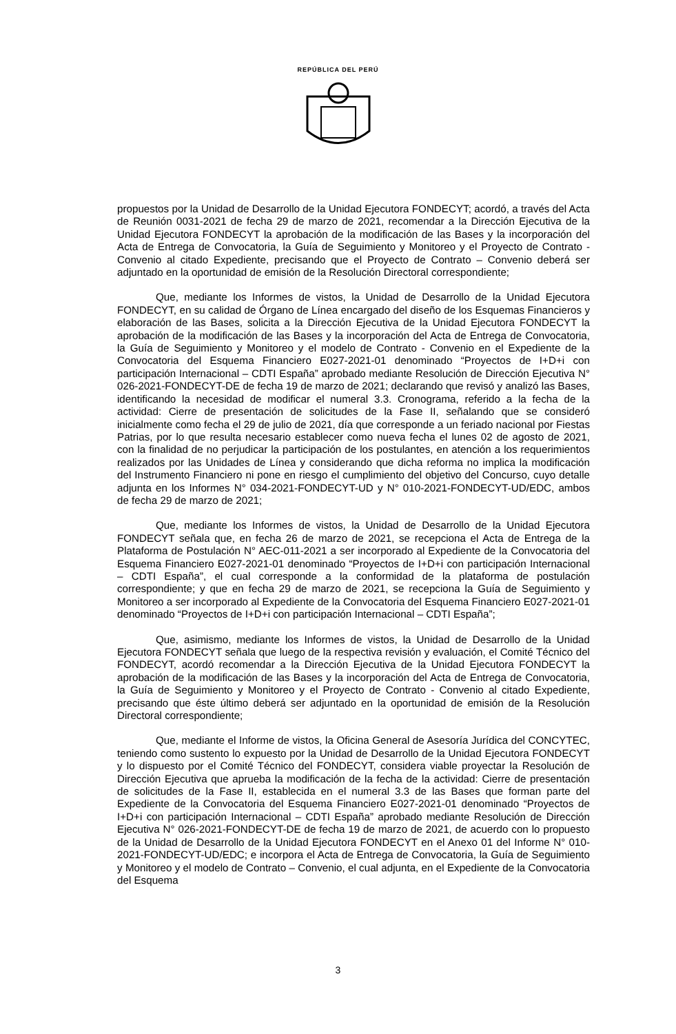REPÚBLICA DEL PERÚ
propuestos por la Unidad de Desarrollo de la Unidad Ejecutora FONDECYT; acordó, a través del Acta de Reunión 0031-2021 de fecha 29 de marzo de 2021, recomendar a la Dirección Ejecutiva de la Unidad Ejecutora FONDECYT la aprobación de la modificación de las Bases y la incorporación del Acta de Entrega de Convocatoria, la Guía de Seguimiento y Monitoreo y el Proyecto de Contrato - Convenio al citado Expediente, precisando que el Proyecto de Contrato – Convenio deberá ser adjuntado en la oportunidad de emisión de la Resolución Directoral correspondiente;
Que, mediante los Informes de vistos, la Unidad de Desarrollo de la Unidad Ejecutora FONDECYT, en su calidad de Órgano de Línea encargado del diseño de los Esquemas Financieros y elaboración de las Bases, solicita a la Dirección Ejecutiva de la Unidad Ejecutora FONDECYT la aprobación de la modificación de las Bases y la incorporación del Acta de Entrega de Convocatoria, la Guía de Seguimiento y Monitoreo y el modelo de Contrato - Convenio en el Expediente de la Convocatoria del Esquema Financiero E027-2021-01 denominado “Proyectos de I+D+i con participación Internacional – CDTI España” aprobado mediante Resolución de Dirección Ejecutiva N° 026-2021-FONDECYT-DE de fecha 19 de marzo de 2021; declarando que revisó y analizó las Bases, identificando la necesidad de modificar el numeral 3.3. Cronograma, referido a la fecha de la actividad: Cierre de presentación de solicitudes de la Fase II, señalando que se consideró inicialmente como fecha el 29 de julio de 2021, día que corresponde a un feriado nacional por Fiestas Patrias, por lo que resulta necesario establecer como nueva fecha el lunes 02 de agosto de 2021, con la finalidad de no perjudicar la participación de los postulantes, en atención a los requerimientos realizados por las Unidades de Línea y considerando que dicha reforma no implica la modificación del Instrumento Financiero ni pone en riesgo el cumplimiento del objetivo del Concurso, cuyo detalle adjunta en los Informes N° 034-2021-FONDECYT-UD y N° 010-2021-FONDECYT-UD/EDC, ambos de fecha 29 de marzo de 2021;
Que, mediante los Informes de vistos, la Unidad de Desarrollo de la Unidad Ejecutora FONDECYT señala que, en fecha 26 de marzo de 2021, se recepciona el Acta de Entrega de la Plataforma de Postulación N° AEC-011-2021 a ser incorporado al Expediente de la Convocatoria del Esquema Financiero E027-2021-01 denominado “Proyectos de I+D+i con participación Internacional – CDTI España”, el cual corresponde a la conformidad de la plataforma de postulación correspondiente; y que en fecha 29 de marzo de 2021, se recepciona la Guía de Seguimiento y Monitoreo a ser incorporado al Expediente de la Convocatoria del Esquema Financiero E027-2021-01 denominado “Proyectos de I+D+i con participación Internacional – CDTI España”;
Que, asimismo, mediante los Informes de vistos, la Unidad de Desarrollo de la Unidad Ejecutora FONDECYT señala que luego de la respectiva revisión y evaluación, el Comité Técnico del FONDECYT, acordó recomendar a la Dirección Ejecutiva de la Unidad Ejecutora FONDECYT la aprobación de la modificación de las Bases y la incorporación del Acta de Entrega de Convocatoria, la Guía de Seguimiento y Monitoreo y el Proyecto de Contrato - Convenio al citado Expediente, precisando que éste último deberá ser adjuntado en la oportunidad de emisión de la Resolución Directoral correspondiente;
Que, mediante el Informe de vistos, la Oficina General de Asesoría Jurídica del CONCYTEC, teniendo como sustento lo expuesto por la Unidad de Desarrollo de la Unidad Ejecutora FONDECYT y lo dispuesto por el Comité Técnico del FONDECYT, considera viable proyectar la Resolución de Dirección Ejecutiva que aprueba la modificación de la fecha de la actividad: Cierre de presentación de solicitudes de la Fase II, establecida en el numeral 3.3 de las Bases que forman parte del Expediente de la Convocatoria del Esquema Financiero E027-2021-01 denominado “Proyectos de I+D+i con participación Internacional – CDTI España” aprobado mediante Resolución de Dirección Ejecutiva N° 026-2021-FONDECYT-DE de fecha 19 de marzo de 2021, de acuerdo con lo propuesto de la Unidad de Desarrollo de la Unidad Ejecutora FONDECYT en el Anexo 01 del Informe N° 010-2021-FONDECYT-UD/EDC; e incorpora el Acta de Entrega de Convocatoria, la Guía de Seguimiento y Monitoreo y el modelo de Contrato – Convenio, el cual adjunta, en el Expediente de la Convocatoria del Esquema
3